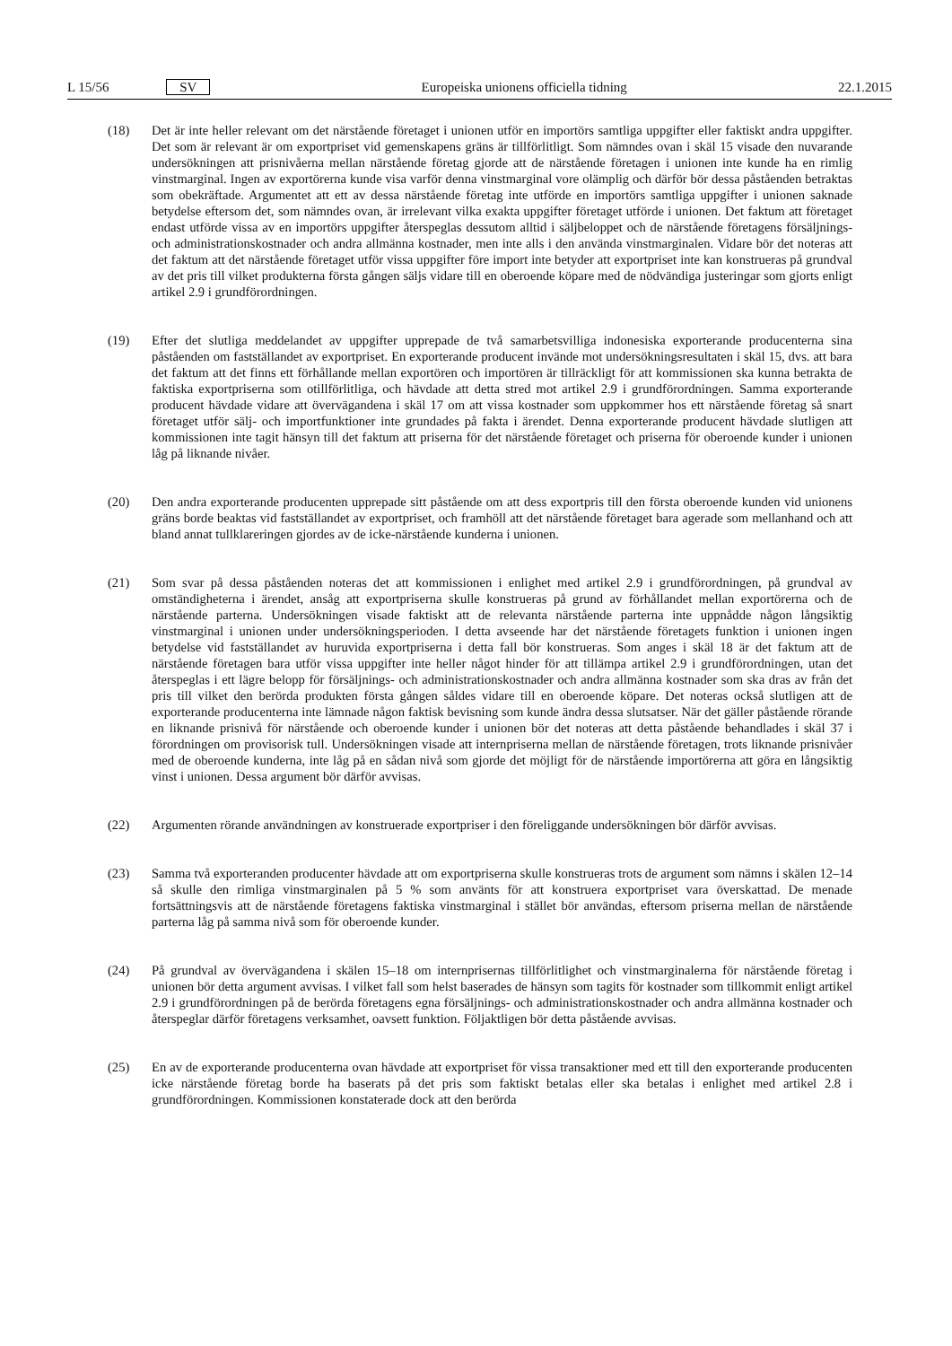L 15/56 SV Europeiska unionens officiella tidning 22.1.2015
(18) Det är inte heller relevant om det närstående företaget i unionen utför en importörs samtliga uppgifter eller faktiskt andra uppgifter. Det som är relevant är om exportpriset vid gemenskapens gräns är tillförlitligt. Som nämndes ovan i skäl 15 visade den nuvarande undersökningen att prisnivåerna mellan närstående företag gjorde att de närstående företagen i unionen inte kunde ha en rimlig vinstmarginal. Ingen av exportörerna kunde visa varför denna vinstmarginal vore olämplig och därför bör dessa påståenden betraktas som obekräftade. Argumentet att ett av dessa närstående företag inte utförde en importörs samtliga uppgifter i unionen saknade betydelse eftersom det, som nämndes ovan, är irrelevant vilka exakta uppgifter företaget utförde i unionen. Det faktum att företaget endast utförde vissa av en importörs uppgifter återspeglas dessutom alltid i säljbeloppet och de närstående företagens försäljnings- och administrationskostnader och andra allmänna kostnader, men inte alls i den använda vinstmarginalen. Vidare bör det noteras att det faktum att det närstående företaget utför vissa uppgifter före import inte betyder att exportpriset inte kan konstrueras på grundval av det pris till vilket produkterna första gången säljs vidare till en oberoende köpare med de nödvändiga justeringar som gjorts enligt artikel 2.9 i grundförordningen.
(19) Efter det slutliga meddelandet av uppgifter upprepade de två samarbetsvilliga indonesiska exporterande producenterna sina påståenden om fastställandet av exportpriset. En exporterande producent invände mot undersökningsresultaten i skäl 15, dvs. att bara det faktum att det finns ett förhållande mellan exportören och importören är tillräckligt för att kommissionen ska kunna betrakta de faktiska exportpriserna som otillförlitliga, och hävdade att detta stred mot artikel 2.9 i grundförordningen. Samma exporterande producent hävdade vidare att övervägandena i skäl 17 om att vissa kostnader som uppkommer hos ett närstående företag så snart företaget utför sälj- och importfunktioner inte grundades på fakta i ärendet. Denna exporterande producent hävdade slutligen att kommissionen inte tagit hänsyn till det faktum att priserna för det närstående företaget och priserna för oberoende kunder i unionen låg på liknande nivåer.
(20) Den andra exporterande producenten upprepade sitt påstående om att dess exportpris till den första oberoende kunden vid unionens gräns borde beaktas vid fastställandet av exportpriset, och framhöll att det närstående företaget bara agerade som mellanhand och att bland annat tullklareringen gjordes av de icke-närstående kunderna i unionen.
(21) Som svar på dessa påståenden noteras det att kommissionen i enlighet med artikel 2.9 i grundförordningen, på grundval av omständigheterna i ärendet, ansåg att exportpriserna skulle konstrueras på grund av förhållandet mellan exportörerna och de närstående parterna. Undersökningen visade faktiskt att de relevanta närstående parterna inte uppnådde någon långsiktig vinstmarginal i unionen under undersökningsperioden. I detta avseende har det närstående företagets funktion i unionen ingen betydelse vid fastställandet av huruvida exportpriserna i detta fall bör konstrueras. Som anges i skäl 18 är det faktum att de närstående företagen bara utför vissa uppgifter inte heller något hinder för att tillämpa artikel 2.9 i grundförordningen, utan det återspeglas i ett lägre belopp för försäljnings- och administrationskostnader och andra allmänna kostnader som ska dras av från det pris till vilket den berörda produkten första gången såldes vidare till en oberoende köpare. Det noteras också slutligen att de exporterande producenterna inte lämnade någon faktisk bevisning som kunde ändra dessa slutsatser. När det gäller påstående rörande en liknande prisnivå för närstående och oberoende kunder i unionen bör det noteras att detta påstående behandlades i skäl 37 i förordningen om provisorisk tull. Undersökningen visade att internpriserna mellan de närstående företagen, trots liknande prisnivåer med de oberoende kunderna, inte låg på en sådan nivå som gjorde det möjligt för de närstående importörerna att göra en långsiktig vinst i unionen. Dessa argument bör därför avvisas.
(22) Argumenten rörande användningen av konstruerade exportpriser i den föreliggande undersökningen bör därför avvisas.
(23) Samma två exporteranden producenter hävdade att om exportpriserna skulle konstrueras trots de argument som nämns i skälen 12–14 så skulle den rimliga vinstmarginalen på 5 % som använts för att konstruera exportpriset vara överskattad. De menade fortsättningsvis att de närstående företagens faktiska vinstmarginal i stället bör användas, eftersom priserna mellan de närstående parterna låg på samma nivå som för oberoende kunder.
(24) På grundval av övervägandena i skälen 15–18 om internprisernas tillförlitlighet och vinstmarginalerna för närstående företag i unionen bör detta argument avvisas. I vilket fall som helst baserades de hänsyn som tagits för kostnader som tillkommit enligt artikel 2.9 i grundförordningen på de berörda företagens egna försäljnings- och administrationskostnader och andra allmänna kostnader och återspeglar därför företagens verksamhet, oavsett funktion. Följaktligen bör detta påstående avvisas.
(25) En av de exporterande producenterna ovan hävdade att exportpriset för vissa transaktioner med ett till den exporterande producenten icke närstående företag borde ha baserats på det pris som faktiskt betalas eller ska betalas i enlighet med artikel 2.8 i grundförordningen. Kommissionen konstaterade dock att den berörda